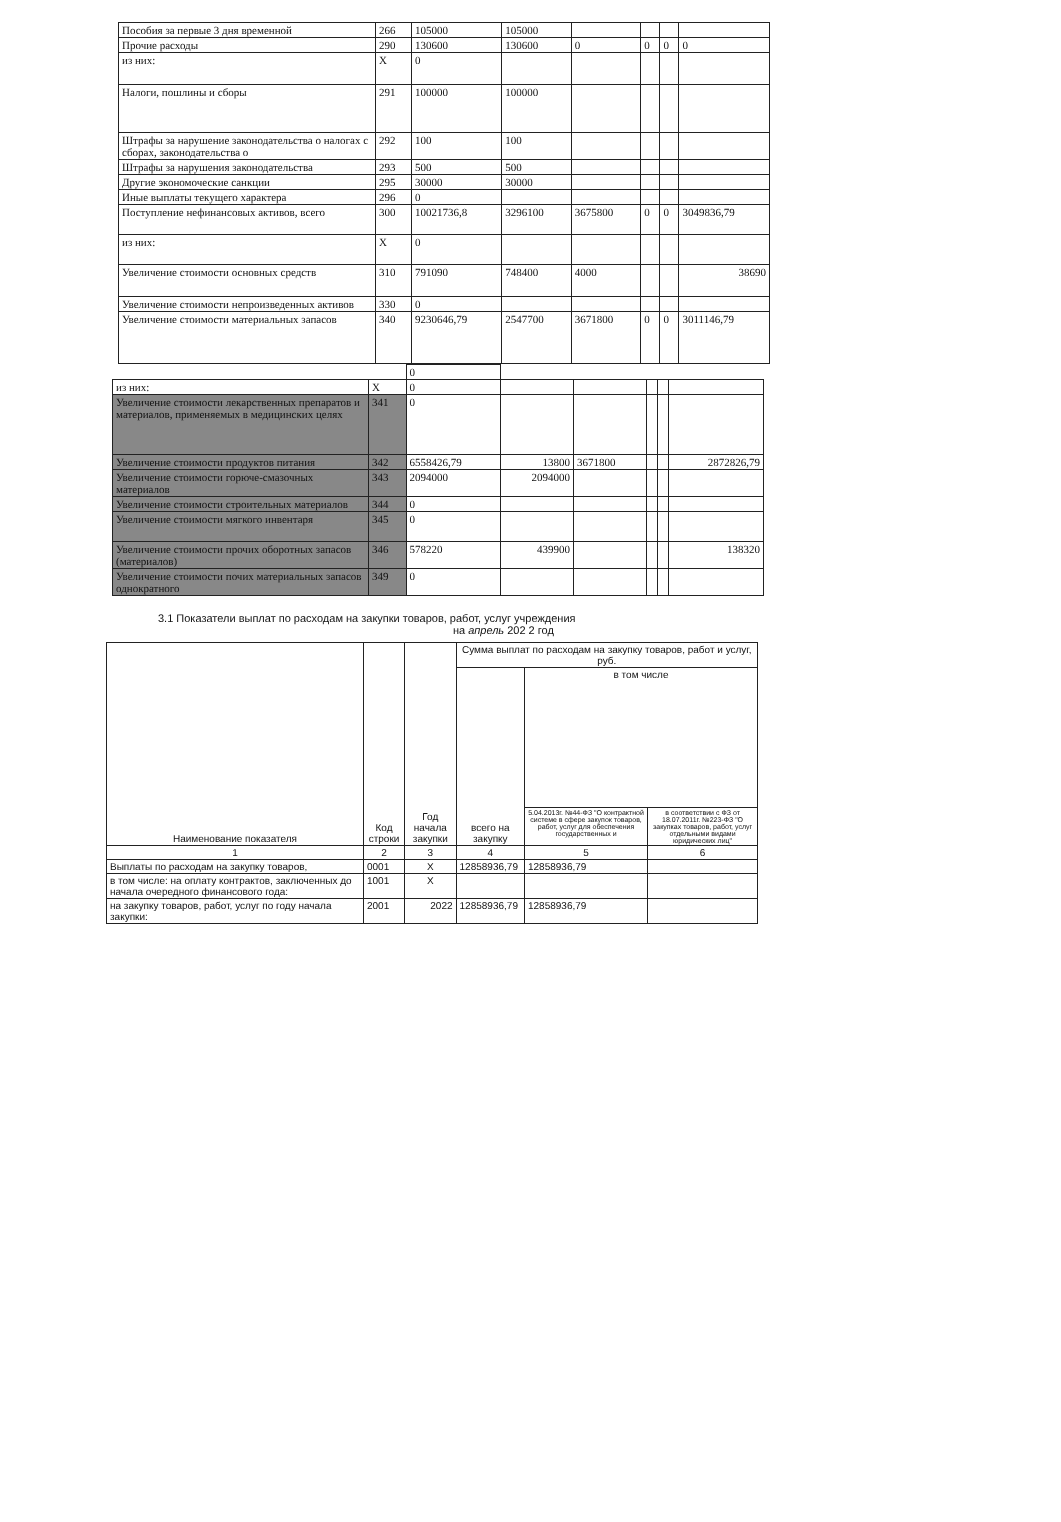| Пособия за первые 3 дня временной | 266 | 105000 | 105000 | | | | |
| Прочие расходы | 290 | 130600 | 130600 | 0 | 0 | 0 | 0 |
| из них: | X | 0 | | | | | |
| Налоги, пошлины и сборы | 291 | 100000 | 100000 | | | | |
| Штрафы за нарушение законодательства о налогах с сборах, законодательства о | 292 | 100 | 100 | | | | |
| Штрафы за нарушения законодательства | 293 | 500 | 500 | | | | |
| Другие экономоческие санкции | 295 | 30000 | 30000 | | | | |
| Иные выплаты текущего характера | 296 | 0 | | | | | |
| Поступление нефинансовых активов, всего | 300 | 10021736,8 | 3296100 | 3675800 | 0 | 0 | 3049836,79 |
| из них: | X | 0 | | | | | |
| Увеличение стоимости основных средств | 310 | 791090 | 748400 | 4000 | | | 38690 |
| Увеличение стоимости непроизведенных активов | 330 | 0 | | | | | |
| Увеличение стоимости материальных запасов | 340 | 9230646,79 | 2547700 | 3671800 | 0 | 0 | 3011146,79 |
| | | 0 | | | | | |
| из них: | X | 0 | | | | | |
| Увеличение стоимости лекарственных препаратов и материалов, применяемых в медицинских целях | 341 | 0 | | | | | |
| Увеличение стоимости продуктов питания | 342 | 6558426,79 | 13800 | 3671800 | | | 2872826,79 |
| Увеличение стоимости горюче-смазочных материалов | 343 | 2094000 | 2094000 | | | | |
| Увеличение стоимости строительных материалов | 344 | 0 | | | | | |
| Увеличение стоимости мягкого инвентаря | 345 | 0 | | | | | |
| Увеличение стоимости прочих оборотных запасов (материалов) | 346 | 578220 | 439900 | | | | 138320 |
| Увеличение стоимости почих материальных запасов однократного | 349 | 0 | | | | | |
3.1 Показатели выплат по расходам на закупки товаров, работ, услуг учреждения
на апрель 202 2 год
| Наименование показателя | Код строки | Год начала закупки | Сумма выплат по расходам на закупку товаров, работ и услуг, руб. | | |
| --- | --- | --- | --- | --- | --- |
| | | | всего на закупку | в том числе | |
| | | | | 5.04.2013г. №44-ФЗ "О контрактной системе в сфере закупок товаров, работ, услуг для обеспечения государственных и | в соответствии с ФЗ от 18.07.2011г. №223-ФЗ "О закупках товаров, работ, услуг отдельными видами юридических лиц" |
| 1 | 2 | 3 | 4 | 5 | 6 |
| Выплаты по расходам на закупку товаров, | 0001 | X | 12858936,79 | 12858936,79 | |
| в том числе: на оплату контрактов, заключенных до начала очередного финансового года: | 1001 | X | | | |
| на закупку товаров, работ, услуг по году начала закупки: | 2001 | 2022 | 12858936,79 | 12858936,79 | |